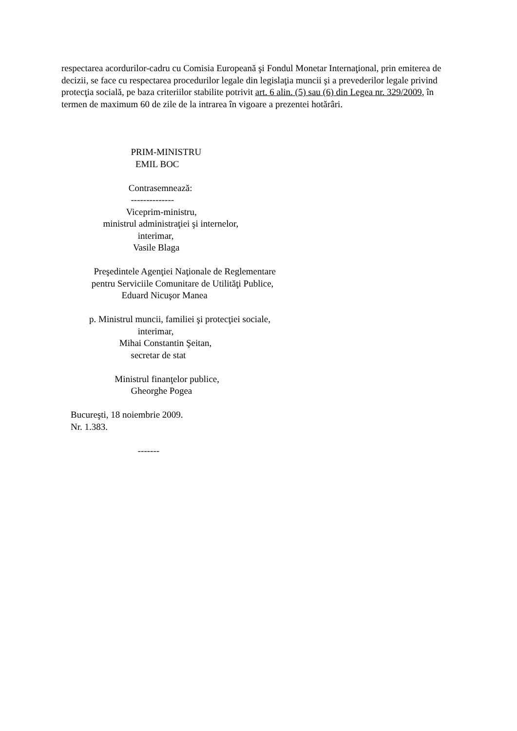respectarea acordurilor-cadru cu Comisia Europeană şi Fondul Monetar Internaţional, prin emiterea de decizii, se face cu respectarea procedurilor legale din legislaţia muncii şi a prevederilor legale privind protecţia socială, pe baza criteriilor stabilite potrivit art. 6 alin. (5) sau (6) din Legea nr. 329/2009, în termen de maximum 60 de zile de la intrarea în vigoare a prezentei hotărâri.
PRIM-MINISTRU EMIL BOC Contrasemnează: -------------- Viceprim-ministru, ministrul administraţiei şi internelor, interimar, Vasile Blaga Preşedintele Agenţiei Naţionale de Reglementare pentru Serviciile Comunitare de Utilităţi Publice, Eduard Nicuşor Manea p. Ministrul muncii, familiei şi protecţiei sociale, interimar, Mihai Constantin Şeitan, secretar de stat Ministrul finanţelor publice, Gheorghe Pogea Bucureşti, 18 noiembrie 2009. Nr. 1.383. -------